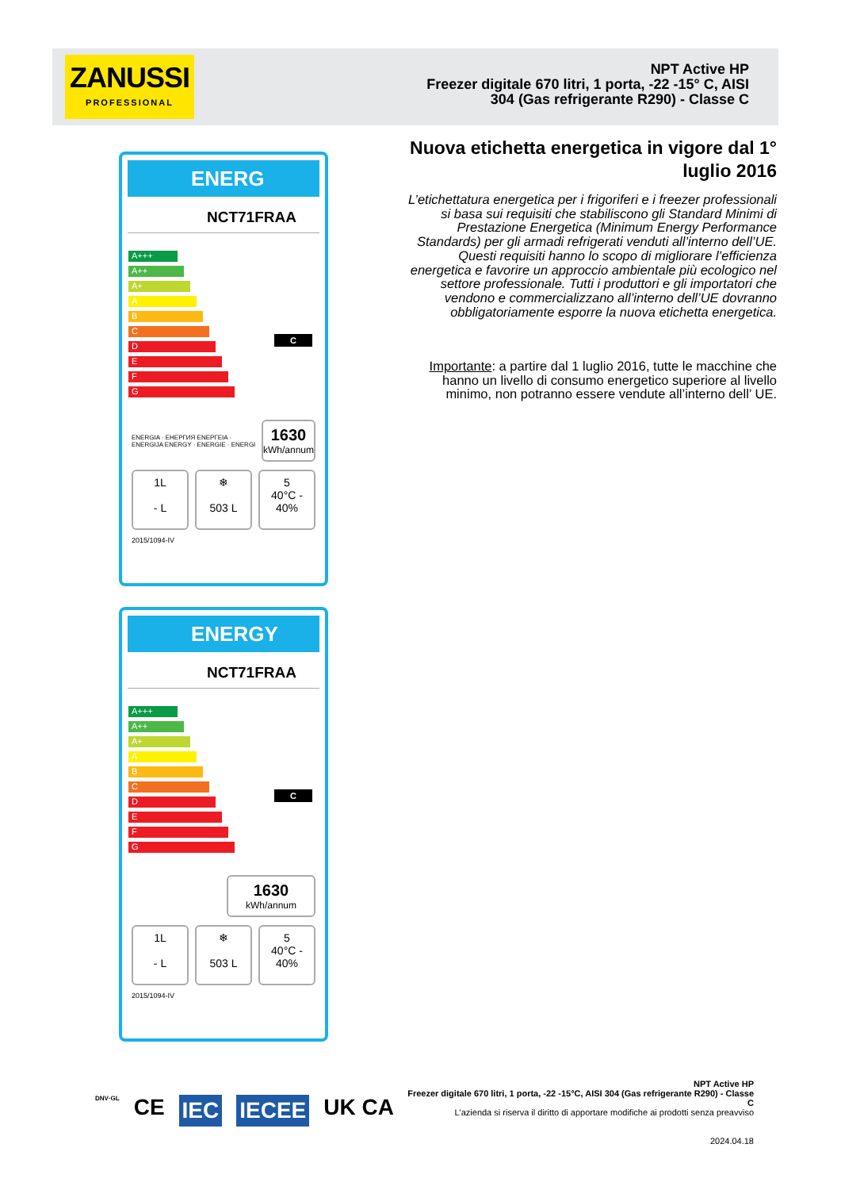ZANUSSI
PROFESSIONAL
NPT Active HP
Freezer digitale 670 litri, 1 porta, -22 -15° C, AISI 304 (Gas refrigerante R290) - Classe C
Nuova etichetta energetica in vigore dal 1° luglio 2016
L’etichettatura energetica per i frigoriferi e i freezer professionali si basa sui requisiti che stabiliscono gli Standard Minimi di Prestazione Energetica (Minimum Energy Performance Standards) per gli armadi refrigerati venduti all’interno dell’UE. Questi requisiti hanno lo scopo di migliorare l’efficienza energetica e favorire un approccio ambientale più ecologico nel settore professionale. Tutti i produttori e gli importatori che vendono e commercializzano all’interno dell’UE dovranno obbligatoriamente esporre la nuova etichetta energetica.
Importante: a partire dal 1 luglio 2016, tutte le macchine che hanno un livello di consumo energetico superiore al livello minimo, non potranno essere vendute all’interno dell’ UE.
ENERG
NCT71FRAA
A+++
A++
A+
A
B
C C
D
E
F
G
ENERGIA · ЕНЕРГИЯ ΕΝΕΡΓΕΙΑ · ENERGIJA ENERGY · ENERGIE · ENERGI
1630
kWh/annum
1L
- L
❄
503 L
5
40°C - 40%
2015/1094-IV
ENERGY
NCT71FRAA
A+++
A++
A+
A
B
C C
D
E
F
G
1630
kWh/annum
1L
- L
❄
503 L
5
40°C - 40%
2015/1094-IV
DNV·GL CE IEC IECEE UK CA
NPT Active HP
Freezer digitale 670 litri, 1 porta, -22 -15°C, AISI 304 (Gas refrigerante R290) - Classe C
L'azienda si riserva il diritto di apportare modifiche ai prodotti senza preavviso
2024.04.18